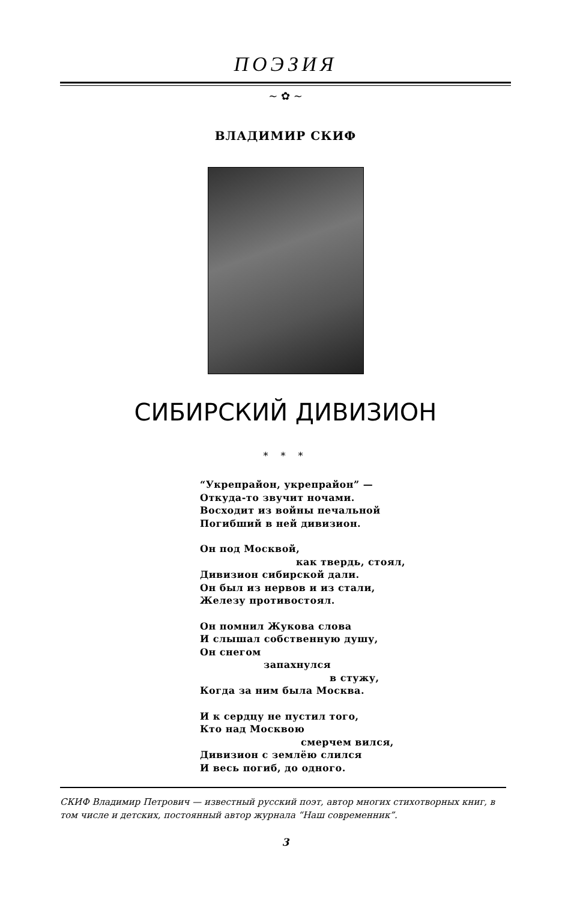ПОЭЗИЯ
~ ✿ ~
ВЛАДИМИР СКИФ
СИБИРСКИЙ ДИВИЗИОН
* * *
“Укрепрайон, укрепрайон” —
Откуда-то звучит ночами.
Восходит из войны печальной
Погибший в ней дивизион.
Он под Москвой,
как твердь, стоял,
Дивизион сибирской дали.
Он был из нервов и из стали,
Железу противостоял.
Он помнил Жукова слова
И слышал собственную душу,
Он снегом
запахнулся
в стужу,
Когда за ним была Москва.
И к сердцу не пустил того,
Кто над Москвою
смерчем вился,
Дивизион с землёю слился
И весь погиб, до одного.
СКИФ Владимир Петрович — известный русский поэт, автор многих стихотворных книг, в том числе и детских, постоянный автор журнала “Наш современник”.
3